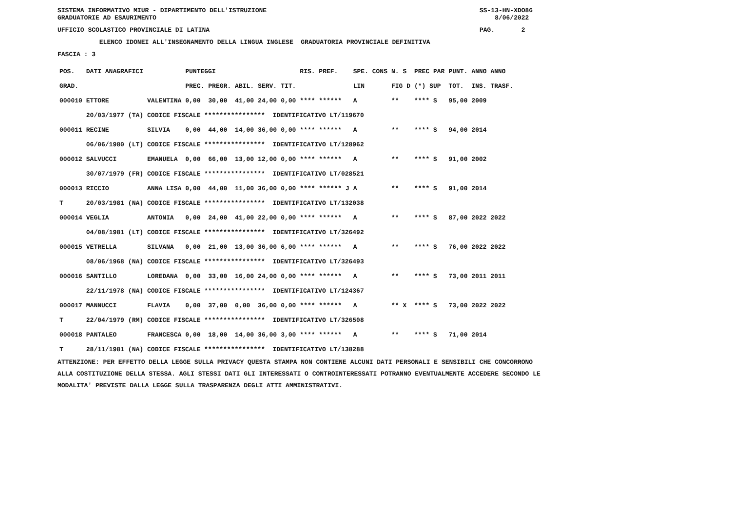SISTEMA INFORMATIVO MIUR - DIPARTIMENTO DELL'ISTRUZIONE SS-13-HN-XDO86
GRADUATORIE AD ESAURIMENTO 8/06/2022
UFFICIO SCOLASTICO PROVINCIALE DI LATINA PAG. 2
ELENCO IDONEI ALL'INSEGNAMENTO DELLA LINGUA INGLESE GRADUATORIA PROVINCIALE DEFINITIVA
FASCIA : 3
| POS. | DATI ANAGRAFICI | | | PUNTEGGI | | | | | RIS. PREF. | SPE. CONS | N. S | PREC PAR | PUNT. | ANNO ANNO |
| --- | --- | --- | --- | --- | --- | --- | --- | --- | --- | --- | --- | --- | --- | --- |
| GRAD. | | | | PREC. | PREGR. | ABIL. | SERV. | TIT. | | LIN | FIG D | (*) SUP | TOT. | INS. TRASF. |
| 000010 | ETTORE | | VALENTINA | 0,00 | 30,00 | 41,00 | 24,00 | 0,00 | **** ****** | A | ** | **** S | 95,00 | 2009 |
| | 20/03/1977 | (TA) | CODICE FISCALE **************** IDENTIFICATIVO LT/119670 | | | | | | | | | | | |
| 000011 | RECINE | | SILVIA | 0,00 | 44,00 | 14,00 | 36,00 | 0,00 | **** ****** | A | ** | **** S | 94,00 | 2014 |
| | 06/06/1980 | (LT) | CODICE FISCALE **************** IDENTIFICATIVO LT/128962 | | | | | | | | | | | |
| 000012 | SALVUCCI | | EMANUELA | 0,00 | 66,00 | 13,00 | 12,00 | 0,00 | **** ****** | A | ** | **** S | 91,00 | 2002 |
| | 30/07/1979 | (FR) | CODICE FISCALE **************** IDENTIFICATIVO LT/028521 | | | | | | | | | | | |
| 000013 | RICCIO | | ANNA LISA | 0,00 | 44,00 | 11,00 | 36,00 | 0,00 | **** ****** J | A | ** | **** S | 91,00 | 2014 |
| T | 20/03/1981 | (NA) | CODICE FISCALE **************** IDENTIFICATIVO LT/132038 | | | | | | | | | | | |
| 000014 | VEGLIA | | ANTONIA | 0,00 | 24,00 | 41,00 | 22,00 | 0,00 | **** ****** | A | ** | **** S | 87,00 | 2022 2022 |
| | 04/08/1981 | (LT) | CODICE FISCALE **************** IDENTIFICATIVO LT/326492 | | | | | | | | | | | |
| 000015 | VETRELLA | | SILVANA | 0,00 | 21,00 | 13,00 | 36,00 | 6,00 | **** ****** | A | ** | **** S | 76,00 | 2022 2022 |
| | 08/06/1968 | (NA) | CODICE FISCALE **************** IDENTIFICATIVO LT/326493 | | | | | | | | | | | |
| 000016 | SANTILLO | | LOREDANA | 0,00 | 33,00 | 16,00 | 24,00 | 0,00 | **** ****** | A | ** | **** S | 73,00 | 2011 2011 |
| | 22/11/1978 | (NA) | CODICE FISCALE **************** IDENTIFICATIVO LT/124367 | | | | | | | | | | | |
| 000017 | MANNUCCI | | FLAVIA | 0,00 | 37,00 | 0,00 | 36,00 | 0,00 | **** ****** | A | ** X | **** S | 73,00 | 2022 2022 |
| T | 22/04/1979 | (RM) | CODICE FISCALE **************** IDENTIFICATIVO LT/326508 | | | | | | | | | | | |
| 000018 | PANTALEO | | FRANCESCA | 0,00 | 18,00 | 14,00 | 36,00 | 3,00 | **** ****** | A | ** | **** S | 71,00 | 2014 |
| T | 28/11/1981 | (NA) | CODICE FISCALE **************** IDENTIFICATIVO LT/138288 | | | | | | | | | | | |
ATTENZIONE: PER EFFETTO DELLA LEGGE SULLA PRIVACY QUESTA STAMPA NON CONTIENE ALCUNI DATI PERSONALI E SENSIBILI CHE CONCORRONO
ALLA COSTITUZIONE DELLA STESSA. AGLI STESSI DATI GLI INTERESSATI O CONTROINTERESSATI POTRANNO EVENTUALMENTE ACCEDERE SECONDO LE
MODALITA' PREVISTE DALLA LEGGE SULLA TRASPARENZA DEGLI ATTI AMMINISTRATIVI.